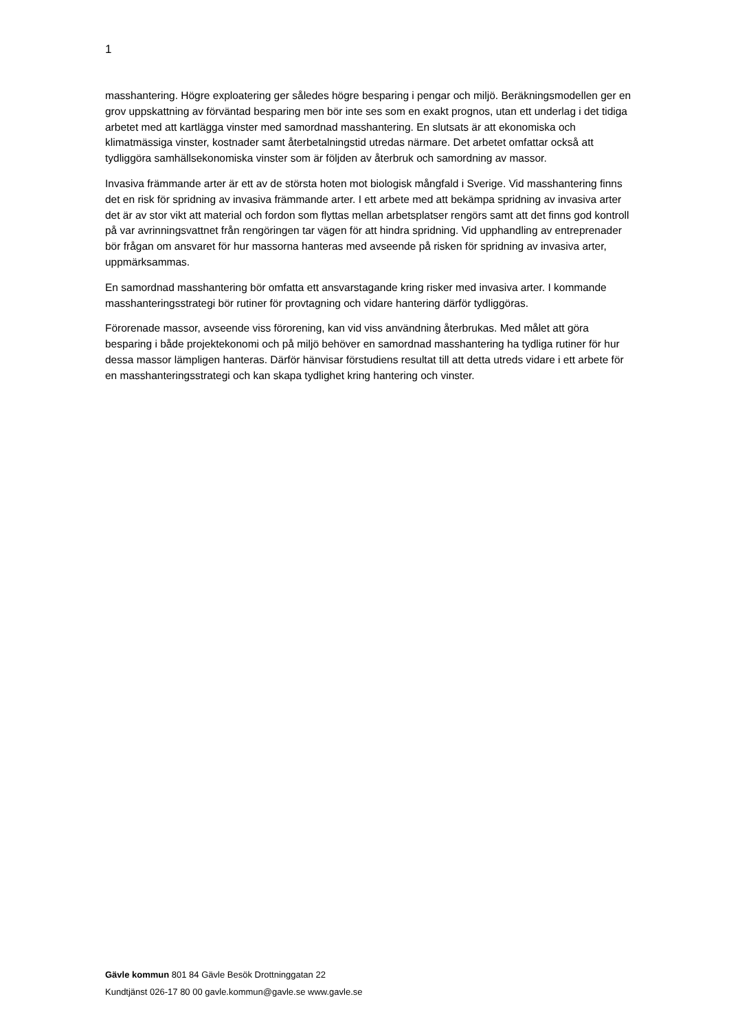1
masshantering. Högre exploatering ger således högre besparing i pengar och miljö. Beräkningsmodellen ger en grov uppskattning av förväntad besparing men bör inte ses som en exakt prognos, utan ett underlag i det tidiga arbetet med att kartlägga vinster med samordnad masshantering. En slutsats är att ekonomiska och klimatmässiga vinster, kostnader samt återbetalningstid utredas närmare. Det arbetet omfattar också att tydliggöra samhällsekonomiska vinster som är följden av återbruk och samordning av massor.
Invasiva främmande arter är ett av de största hoten mot biologisk mångfald i Sverige. Vid masshantering finns det en risk för spridning av invasiva främmande arter. I ett arbete med att bekämpa spridning av invasiva arter det är av stor vikt att material och fordon som flyttas mellan arbetsplatser rengörs samt att det finns god kontroll på var avrinningsvattnet från rengöringen tar vägen för att hindra spridning. Vid upphandling av entreprenader bör frågan om ansvaret för hur massorna hanteras med avseende på risken för spridning av invasiva arter, uppmärksammas.
En samordnad masshantering bör omfatta ett ansvarstagande kring risker med invasiva arter. I kommande masshanteringsstrategi bör rutiner för provtagning och vidare hantering därför tydliggöras.
Förorenade massor, avseende viss förorening, kan vid viss användning återbrukas. Med målet att göra besparing i både projektekonomi och på miljö behöver en samordnad masshantering ha tydliga rutiner för hur dessa massor lämpligen hanteras. Därför hänvisar förstudiens resultat till att detta utreds vidare i ett arbete för en masshanteringsstrategi och kan skapa tydlighet kring hantering och vinster.
Gävle kommun 801 84 Gävle Besök Drottninggatan 22
Kundtjänst 026-17 80 00 gavle.kommun@gavle.se www.gavle.se